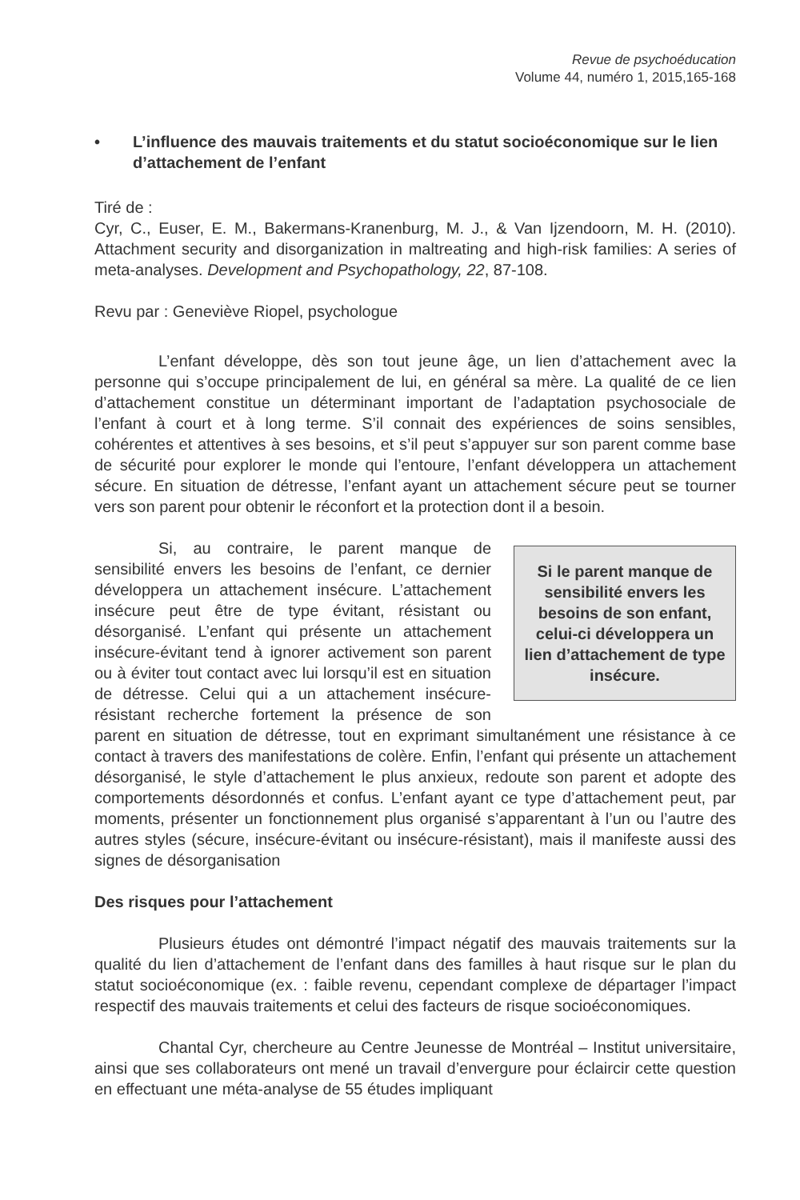Revue de psychoéducation
Volume 44, numéro 1, 2015,165-168
• L’influence des mauvais traitements et du statut socioéconomique sur le lien d’attachement de l’enfant
Tiré de :
Cyr, C., Euser, E. M., Bakermans-Kranenburg, M. J., & Van Ijzendoorn, M. H. (2010). Attachment security and disorganization in maltreating and high-risk families: A series of meta-analyses. Development and Psychopathology, 22, 87-108.
Revu par : Geneviève Riopel, psychologue
L’enfant développe, dès son tout jeune âge, un lien d’attachement avec la personne qui s’occupe principalement de lui, en général sa mère. La qualité de ce lien d’attachement constitue un déterminant important de l’adaptation psychosociale de l’enfant à court et à long terme. S’il connait des expériences de soins sensibles, cohérentes et attentives à ses besoins, et s’il peut s’appuyer sur son parent comme base de sécurité pour explorer le monde qui l’entoure, l’enfant développera un attachement sécure. En situation de détresse, l’enfant ayant un attachement sécure peut se tourner vers son parent pour obtenir le réconfort et la protection dont il a besoin.
Si le parent manque de sensibilité envers les besoins de son enfant, celui-ci développera un lien d’attachement de type insécure.
Si, au contraire, le parent manque de sensibilité envers les besoins de l’enfant, ce dernier développera un attachement insécure. L’attachement insécure peut être de type évitant, résistant ou désorganisé. L’enfant qui présente un attachement insécure-évitant tend à ignorer activement son parent ou à éviter tout contact avec lui lorsqu’il est en situation de détresse. Celui qui a un attachement insécure-résistant recherche fortement la présence de son parent en situation de détresse, tout en exprimant simultanément une résistance à ce contact à travers des manifestations de colère. Enfin, l’enfant qui présente un attachement désorganisé, le style d’attachement le plus anxieux, redoute son parent et adopte des comportements désordonnés et confus. L’enfant ayant ce type d’attachement peut, par moments, présenter un fonctionnement plus organisé s’apparentant à l’un ou l’autre des autres styles (sécure, insécure-évitant ou insécure-résistant), mais il manifeste aussi des signes de désorganisation
Des risques pour l’attachement
Plusieurs études ont démontré l’impact négatif des mauvais traitements sur la qualité du lien d’attachement de l’enfant dans des familles à haut risque sur le plan du statut socioéconomique (ex. : faible revenu, cependant complexe de départager l’impact respectif des mauvais traitements et celui des facteurs de risque socioéconomiques.
Chantal Cyr, chercheure au Centre Jeunesse de Montréal – Institut universitaire, ainsi que ses collaborateurs ont mené un travail d’envergure pour éclaircir cette question en effectuant une méta-analyse de 55 études impliquant